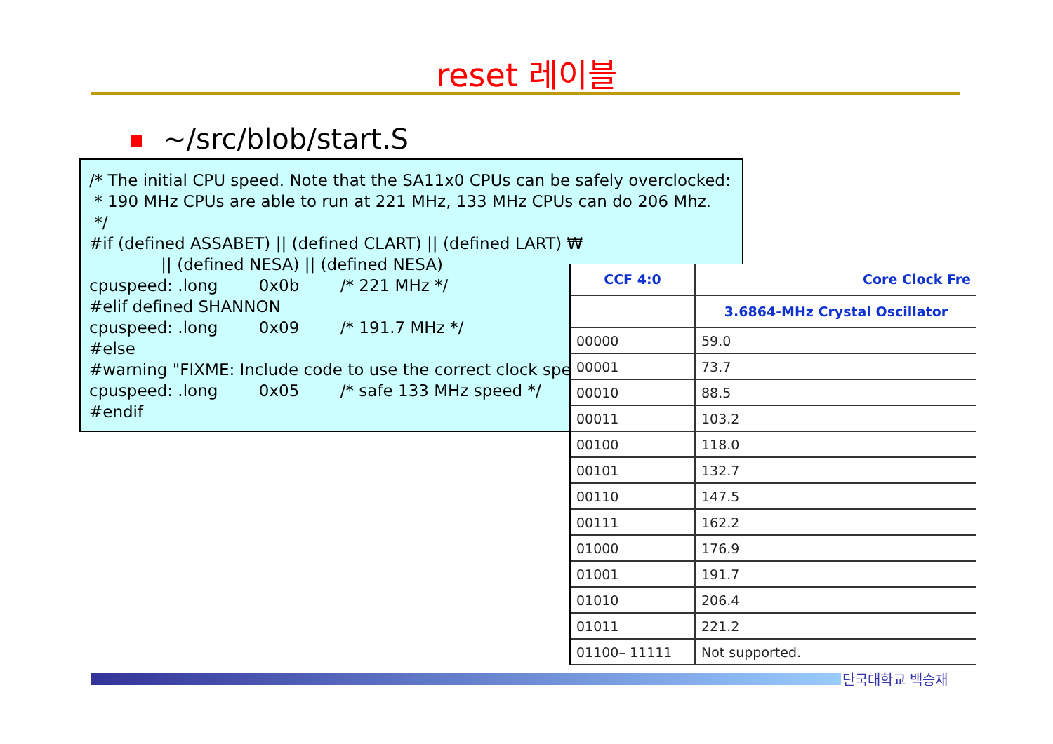reset 레이블
~/src/blob/start.S
/* The initial CPU speed. Note that the SA11x0 CPUs can be safely overclocked: * 190 MHz CPUs are able to run at 221 MHz, 133 MHz CPUs can do 206 Mhz. */ #if (defined ASSABET) || (defined CLART) || (defined LART) ₩ || (defined NESA) || (defined NESA) cpuspeed: .long 0x0b /* 221 MHz */ #elif defined SHANNON cpuspeed: .long 0x09 /* 191.7 MHz */ #else #warning "FIXME: Include code to use the correct clock spe cpuspeed: .long 0x05 /* safe 133 MHz speed */ #endif
| CCF 4:0 | Core Clock Fre |
| --- | --- |
| | 3.6864-MHz Crystal Oscillator |
| 00000 | 59.0 |
| 00001 | 73.7 |
| 00010 | 88.5 |
| 00011 | 103.2 |
| 00100 | 118.0 |
| 00101 | 132.7 |
| 00110 | 147.5 |
| 00111 | 162.2 |
| 01000 | 176.9 |
| 01001 | 191.7 |
| 01010 | 206.4 |
| 01011 | 221.2 |
| 01100– 11111 | Not supported. |
단국대학교 백승재